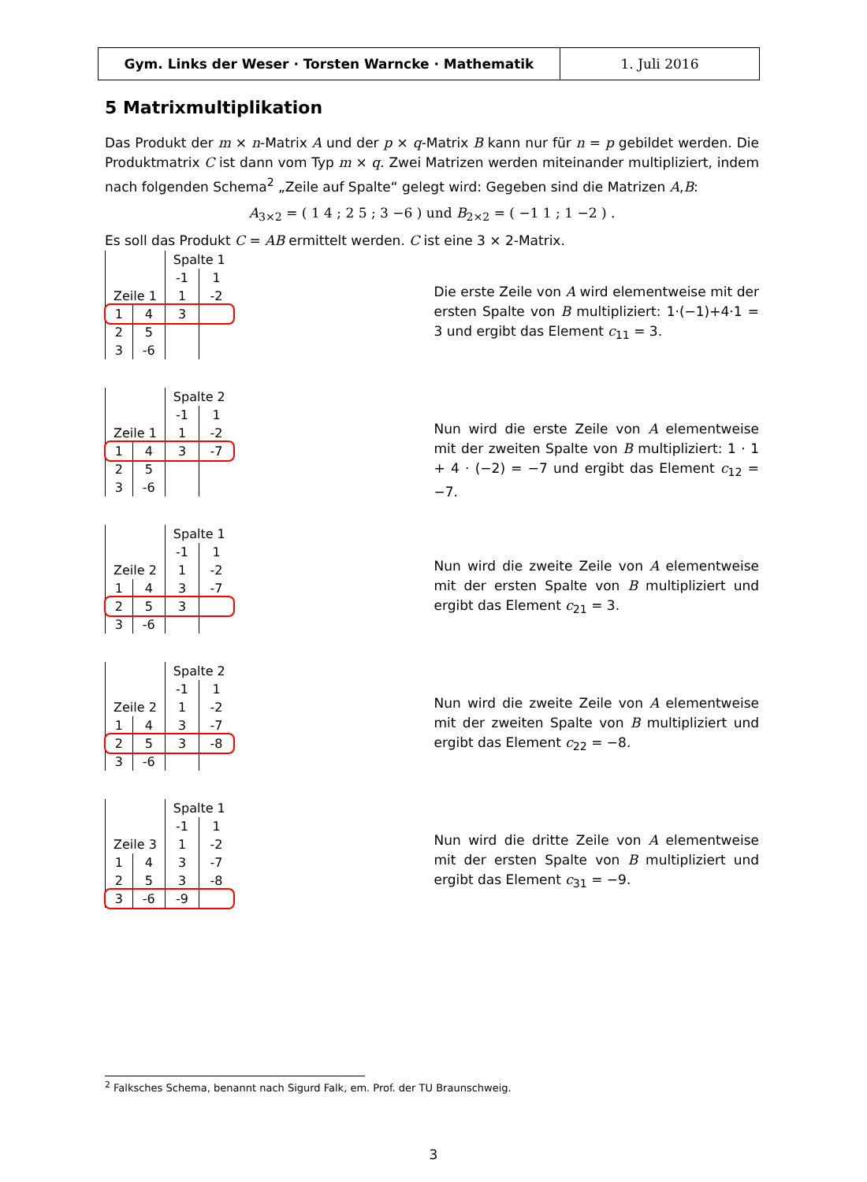Gym. Links der Weser · Torsten Warncke · Mathematik 1. Juli 2016
5 Matrixmultiplikation
Das Produkt der m × n-Matrix A und der p × q-Matrix B kann nur für n = p gebildet werden. Die Produktmatrix C ist dann vom Typ m × q. Zwei Matrizen werden miteinander multipliziert, indem nach folgenden Schema<sup>2</sup> „Zeile auf Spalte“ gelegt wird: Gegeben sind die Matrizen A,B:
A<sub>3×2</sub> = ( 1 4 ; 2 5 ; 3 −6 ) und B<sub>2×2</sub> = ( −1 1 ; 1 −2 ) .
Es soll das Produkt C = AB ermittelt werden. C ist eine 3 × 2-Matrix.
| | | Spalte 1 | |
| | | -1 | 1 |
| Zeile 1 | | 1 | -2 |
| 1 | 4 | 3 | |
| 2 | 5 | | |
| 3 | -6 | | |
Die erste Zeile von A wird elementweise mit der ersten Spalte von B multipliziert: 1·(−1)+4·1 = 3 und ergibt das Element c<sub>11</sub> = 3.
| | | Spalte 2 | |
| | | -1 | 1 |
| Zeile 1 | | 1 | -2 |
| 1 | 4 | 3 | -7 |
| 2 | 5 | | |
| 3 | -6 | | |
Nun wird die erste Zeile von A elementweise mit der zweiten Spalte von B multipliziert: 1 · 1 + 4 · (−2) = −7 und ergibt das Element c<sub>12</sub> = −7.
| | | Spalte 1 | |
| | | -1 | 1 |
| Zeile 2 | | 1 | -2 |
| 1 | 4 | 3 | -7 |
| 2 | 5 | 3 | |
| 3 | -6 | | |
Nun wird die zweite Zeile von A elementweise mit der ersten Spalte von B multipliziert und ergibt das Element c<sub>21</sub> = 3.
| | | Spalte 2 | |
| | | -1 | 1 |
| Zeile 2 | | 1 | -2 |
| 1 | 4 | 3 | -7 |
| 2 | 5 | 3 | -8 |
| 3 | -6 | | |
Nun wird die zweite Zeile von A elementweise mit der zweiten Spalte von B multipliziert und ergibt das Element c<sub>22</sub> = −8.
| | | Spalte 1 | |
| | | -1 | 1 |
| Zeile 3 | | 1 | -2 |
| 1 | 4 | 3 | -7 |
| 2 | 5 | 3 | -8 |
| 3 | -6 | -9 | |
Nun wird die dritte Zeile von A elementweise mit der ersten Spalte von B multipliziert und ergibt das Element c<sub>31</sub> = −9.
<sup>2</sup> Falksches Schema, benannt nach Sigurd Falk, em. Prof. der TU Braunschweig.
3